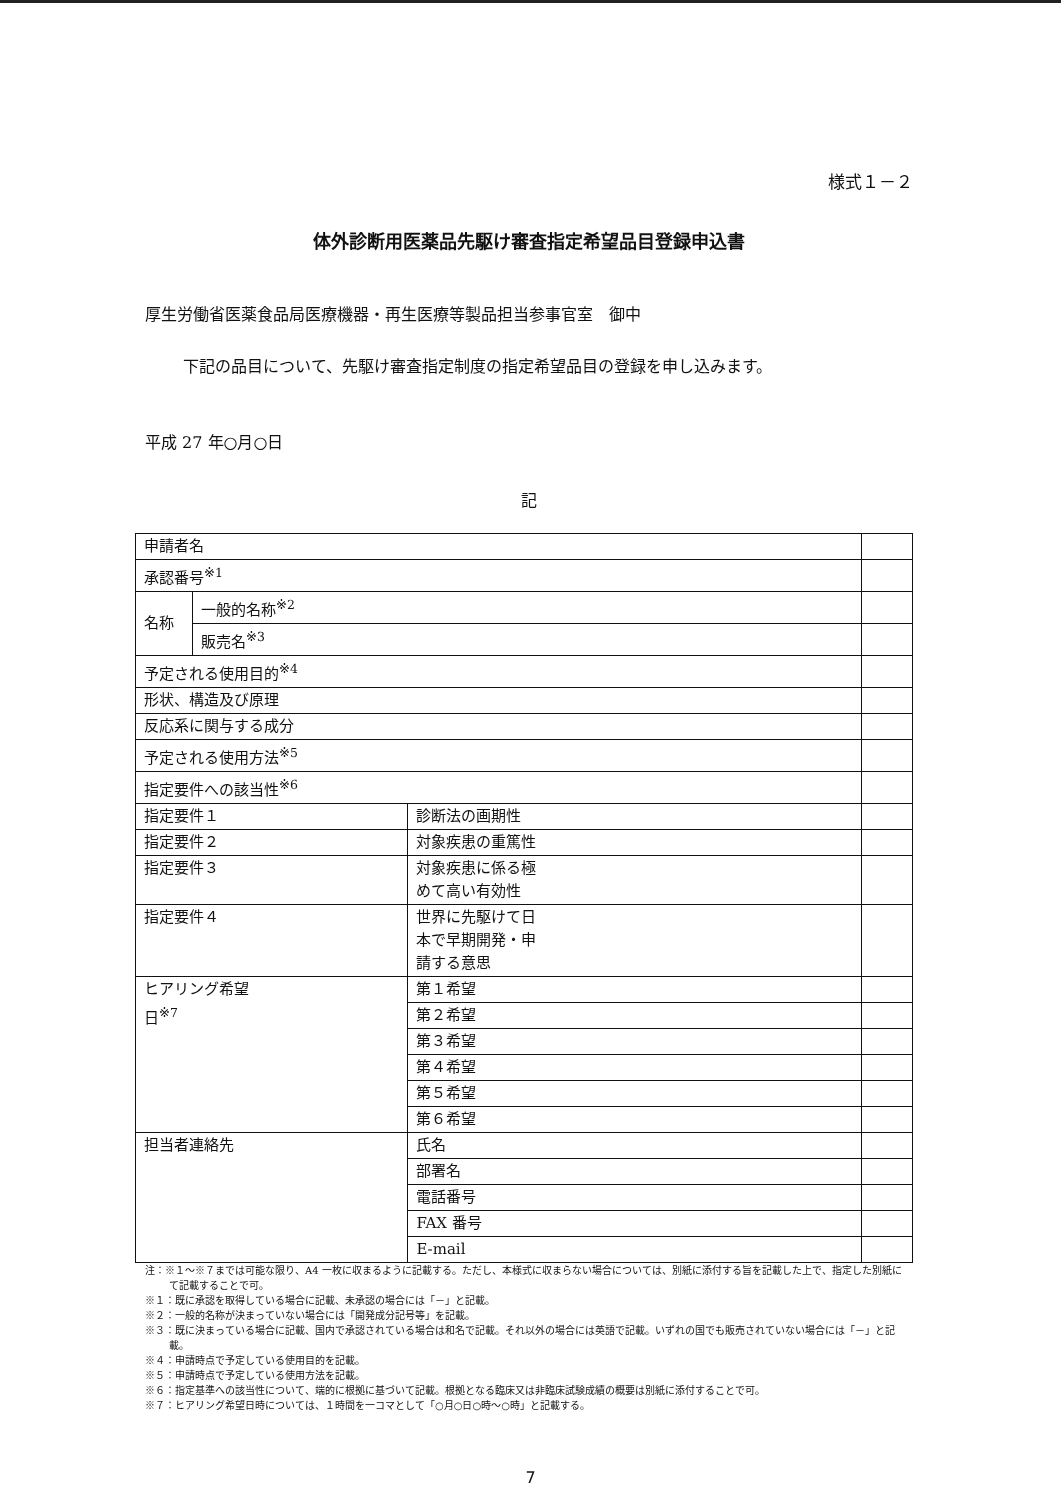様式１－２
体外診断用医薬品先駆け審査指定希望品目登録申込書
厚生労働省医薬食品局医療機器・再生医療等製品担当参事官室　御中
下記の品目について、先駆け審査指定制度の指定希望品目の登録を申し込みます。
平成 27 年○月○日
記
| 申請者名 | | | |
| 承認番号<sup>※1</sup> | | | |
| 名称 | 一般的名称<sup>※2</sup> | | |
| | 販売名<sup>※3</sup> | | |
| 予定される使用目的<sup>※4</sup> | | | |
| 形状、構造及び原理 | | | |
| 反応系に関与する成分 | | | |
| 予定される使用方法<sup>※5</sup> | | | |
| 指定要件への該当性<sup>※6</sup> | | | |
| 指定要件１ | | 診断法の画期性 | |
| 指定要件２ | | 対象疾患の重篤性 | |
| 指定要件３ | | 対象疾患に係る極 めて高い有効性 | |
| 指定要件４ | | 世界に先駆けて日 本で早期開発・申 請する意思 | |
| ヒアリング希望 日<sup>※7</sup> | | 第１希望 | |
| | | 第２希望 | |
| | | 第３希望 | |
| | | 第４希望 | |
| | | 第５希望 | |
| | | 第６希望 | |
| 担当者連絡先 | | 氏名 | |
| | | 部署名 | |
| | | 電話番号 | |
| | | FAX 番号 | |
| | | E-mail | |
注：※１～※７までは可能な限り、A4 一枚に収まるように記載する。ただし、本様式に収まらない場合については、別紙に添付する旨を記載した上で、指定した別紙にて記載することで可。
※１：既に承認を取得している場合に記載、未承認の場合には「－」と記載。
※２：一般的名称が決まっていない場合には「開発成分記号等」を記載。
※３：既に決まっている場合に記載、国内で承認されている場合は和名で記載。それ以外の場合には英語で記載。いずれの国でも販売されていない場合には「－」と記載。
※４：申請時点で予定している使用目的を記載。
※５：申請時点で予定している使用方法を記載。
※６：指定基準への該当性について、端的に根拠に基づいて記載。根拠となる臨床又は非臨床試験成績の概要は別紙に添付することで可。
※７：ヒアリング希望日時については、１時間を一コマとして「○月○日○時～○時」と記載する。
7